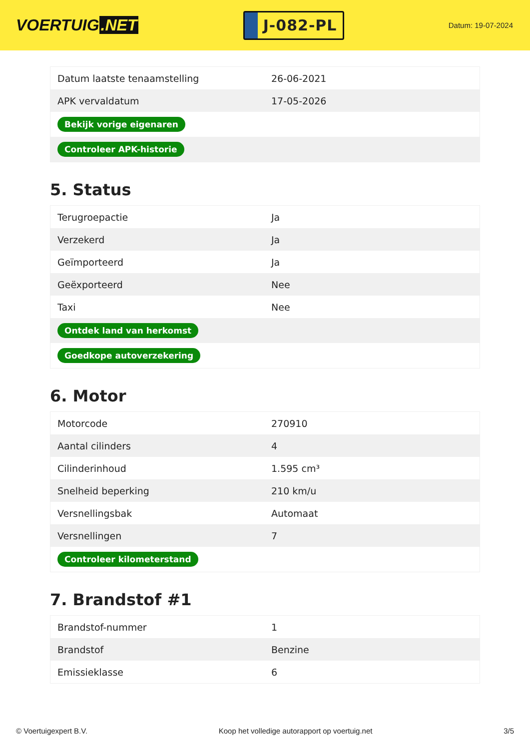VOERTUIG.NET
J-082-PL
Datum: 19-07-2024
| Datum laatste tenaamstelling | 26-06-2021 |
| APK vervaldatum | 17-05-2026 |
| Bekijk vorige eigenaren | |
| Controleer APK-historie | |
5. Status
| Terugroepactie | Ja |
| Verzekerd | Ja |
| Geïmporteerd | Ja |
| Geëxporteerd | Nee |
| Taxi | Nee |
| Ontdek land van herkomst | |
| Goedkope autoverzekering | |
6. Motor
| Motorcode | 270910 |
| Aantal cilinders | 4 |
| Cilinderinhoud | 1.595 cm³ |
| Snelheid beperking | 210 km/u |
| Versnellingsbak | Automaat |
| Versnellingen | 7 |
| Controleer kilometerstand | |
7. Brandstof #1
| Brandstof-nummer | 1 |
| Brandstof | Benzine |
| Emissieklasse | 6 |
© Voertuigexpert B.V. Koop het volledige autorapport op voertuig.net 3/5